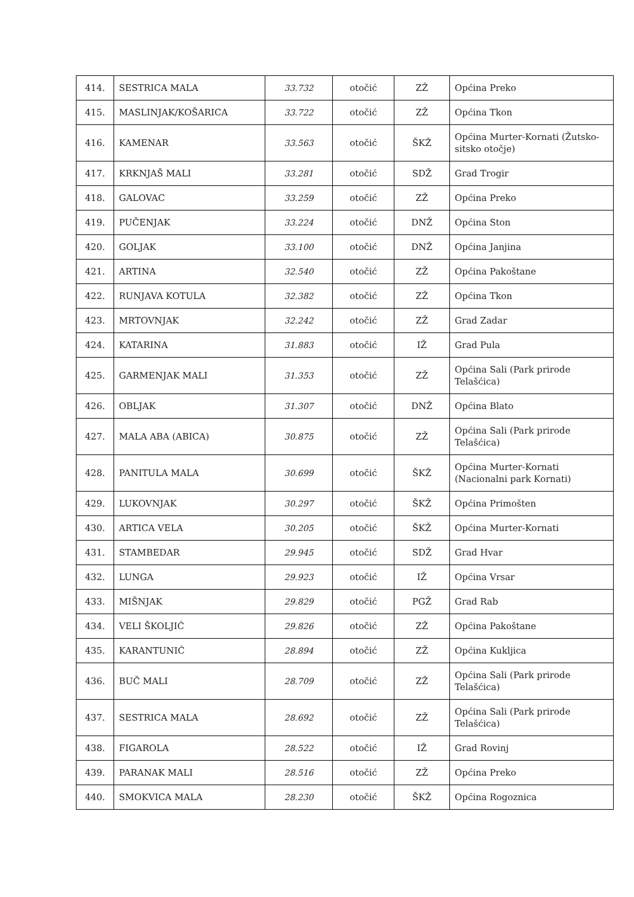| 414. | SESTRICA MALA | 33.732 | otočić | ZŽ | Općina Preko |
| 415. | MASLINJAK/KOŠARICA | 33.722 | otočić | ZŽ | Općina Tkon |
| 416. | KAMENAR | 33.563 | otočić | ŠKŽ | Općina Murter-Kornati (Žutsko-sitsko otočje) |
| 417. | KRKNJAŠ MALI | 33.281 | otočić | SDŽ | Grad Trogir |
| 418. | GALOVAC | 33.259 | otočić | ZŽ | Općina Preko |
| 419. | PUČENJAK | 33.224 | otočić | DNŽ | Općina Ston |
| 420. | GOLJAK | 33.100 | otočić | DNŽ | Općina Janjina |
| 421. | ARTINA | 32.540 | otočić | ZŽ | Općina Pakoštane |
| 422. | RUNJAVA KOTULA | 32.382 | otočić | ZŽ | Općina Tkon |
| 423. | MRTOVNJAK | 32.242 | otočić | ZŽ | Grad Zadar |
| 424. | KATARINA | 31.883 | otočić | IŽ | Grad Pula |
| 425. | GARMENJAK MALI | 31.353 | otočić | ZŽ | Općina Sali (Park prirode Telašćica) |
| 426. | OBLJAK | 31.307 | otočić | DNŽ | Općina Blato |
| 427. | MALA ABA (ABICA) | 30.875 | otočić | ZŽ | Općina Sali (Park prirode Telašćica) |
| 428. | PANITULA MALA | 30.699 | otočić | ŠKŽ | Općina Murter-Kornati (Nacionalni park Kornati) |
| 429. | LUKOVNJAK | 30.297 | otočić | ŠKŽ | Općina Primošten |
| 430. | ARTICA VELA | 30.205 | otočić | ŠKŽ | Općina Murter-Kornati |
| 431. | STAMBEDAR | 29.945 | otočić | SDŽ | Grad Hvar |
| 432. | LUNGA | 29.923 | otočić | IŽ | Općina Vrsar |
| 433. | MIŠNJAK | 29.829 | otočić | PGŽ | Grad Rab |
| 434. | VELI ŠKOLJIĆ | 29.826 | otočić | ZŽ | Općina Pakoštane |
| 435. | KARANTUNIĆ | 28.894 | otočić | ZŽ | Općina Kukljica |
| 436. | BUČ MALI | 28.709 | otočić | ZŽ | Općina Sali (Park prirode Telašćica) |
| 437. | SESTRICA MALA | 28.692 | otočić | ZŽ | Općina Sali (Park prirode Telašćica) |
| 438. | FIGAROLA | 28.522 | otočić | IŽ | Grad Rovinj |
| 439. | PARANAK MALI | 28.516 | otočić | ZŽ | Općina Preko |
| 440. | SMOKVICA MALA | 28.230 | otočić | ŠKŽ | Općina Rogoznica |